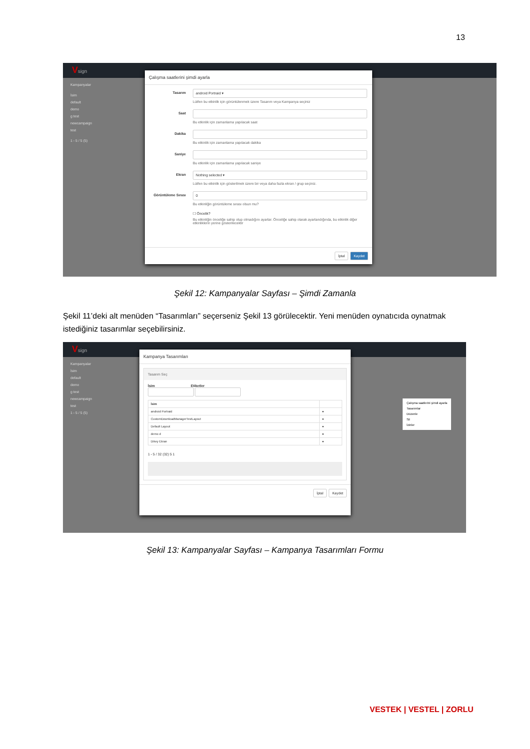13
Vsign
Kampanyalar
İsim
default
demo
g test
newcampaign
test
1 - 5 / 5 (5)
Çalışma saatlerini şimdi ayarla
Tasarım
android Portraid ▾
Lütfen bu etkinlik için görüntülenmek üzere Tasarım veya Kampanya seçiniz
Saat Bu etkinlik için zamanlama yapılacak saat
Dakika Bu etkinlik için zamanlama yapılacak dakika
Saniye Bu etkinlik için zamanlama yapılacak saniye
Ekran
Nothing selected ▾
Lütfen bu etkinlik için gösterilmek üzere bir veya daha fazla ekran / grup seçiniz.
Görüntüleme Sırası
0
Bu etkinliğin görüntüleme sırası olsun mu?
☐ Öncelik?
Bu etkinliğin önceliğe sahip olup olmadığını ayarlar. Önceliğe sahip olarak ayarlandığında, bu etkinlik diğer etkinliklerin yerine gösterilecektir
İptal Kaydet
Şekil 12: Kampanyalar Sayfası – Şimdi Zamanla
Şekil 11’deki alt menüden “Tasarımları” seçerseniz Şekil 13 görülecektir. Yeni menüden oynatıcıda oynatmak istediğiniz tasarımlar seçebilirsiniz.
Vsign
Kampanyalar
İsim
default
demo
g test
newcampaign
test
1 - 5 / 5 (5)
Kampanya Tasarımları
Tasarım Seç
İsim Etiketler
| İsim | |
| --- | --- |
| android Portraid | ● |
| CustomDownloadManagerTestLayout | ● |
| Default Layout | ● |
| demo d | ● |
| Dikey Ekran | ● |
1 - 5 / 32 (32) 5 1
İptal Kaydet
Çalışma saatlerini şimdi ayarla
Tasarımlar
Düzenle
Sil
İzinler
Şekil 13: Kampanyalar Sayfası – Kampanya Tasarımları Formu
VESTEK | VESTEL | ZORLU